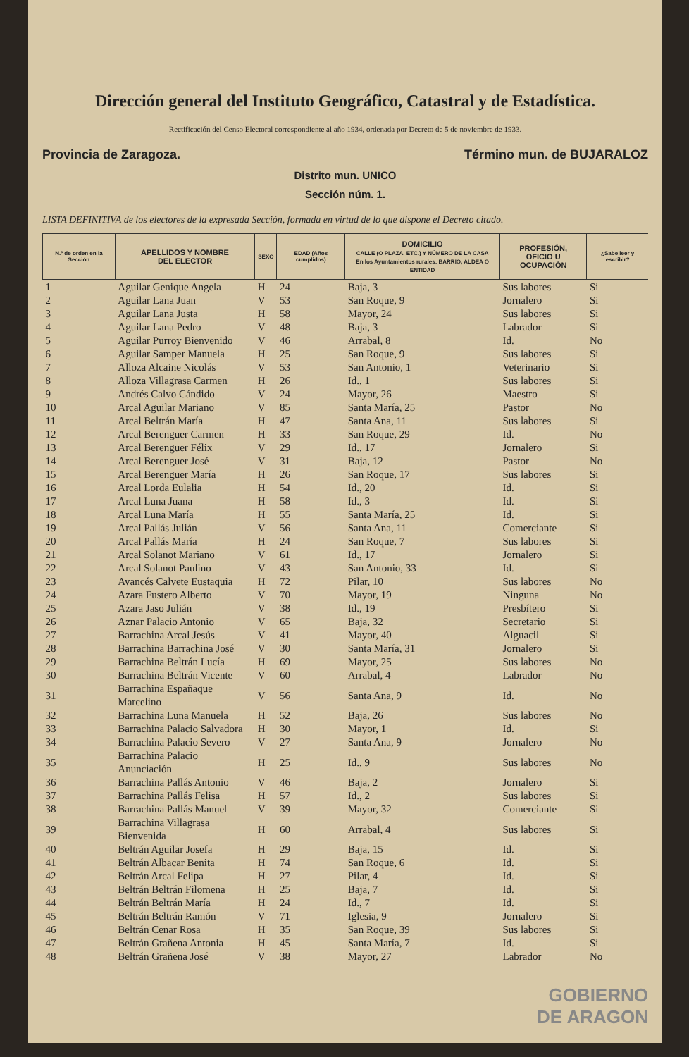Dirección general del Instituto Geográfico, Catastral y de Estadística.
Rectificación del Censo Electoral correspondiente al año 1934, ordenada por Decreto de 5 de noviembre de 1933.
Provincia de Zaragoza. Término mun. de BUJARALOZ
Distrito mun. UNICO
Sección núm. 1.
LISTA DEFINITIVA de los electores de la expresada Sección, formada en virtud de lo que dispone el Decreto citado.
| N.º de orden en la Sección | APELLIDOS Y NOMBRE DEL ELECTOR | SEXO | EDAD (Años cumplidos) | DOMICILIO CALLE (O PLAZA, ETC.) Y NÚMERO DE LA CASA En los Ayuntamientos rurales: BARRIO, ALDEA O ENTIDAD | PROFESIÓN, OFICIO U OCUPACIÓN | ¿Sabe leer y escribir? |
| --- | --- | --- | --- | --- | --- | --- |
| 1 | Aguilar Genique Angela | H | 24 | Baja, 3 | Sus labores | Si |
| 2 | Aguilar Lana Juan | V | 53 | San Roque, 9 | Jornalero | Si |
| 3 | Aguilar Lana Justa | H | 58 | Mayor, 24 | Sus labores | Si |
| 4 | Aguilar Lana Pedro | V | 48 | Baja, 3 | Labrador | Si |
| 5 | Aguilar Purroy Bienvenido | V | 46 | Arrabal, 8 | Id. | No |
| 6 | Aguilar Samper Manuela | H | 25 | San Roque, 9 | Sus labores | Si |
| 7 | Alloza Alcaine Nicolás | V | 53 | San Antonio, 1 | Veterinario | Si |
| 8 | Alloza Villagrasa Carmen | H | 26 | Id., 1 | Sus labores | Si |
| 9 | Andrés Calvo Cándido | V | 24 | Mayor, 26 | Maestro | Si |
| 10 | Arcal Aguilar Mariano | V | 85 | Santa María, 25 | Pastor | No |
| 11 | Arcal Beltrán María | H | 47 | Santa Ana, 11 | Sus labores | Si |
| 12 | Arcal Berenguer Carmen | H | 33 | San Roque, 29 | Id. | No |
| 13 | Arcal Berenguer Félix | V | 29 | Id., 17 | Jornalero | Si |
| 14 | Arcal Berenguer José | V | 31 | Baja, 12 | Pastor | No |
| 15 | Arcal Berenguer María | H | 26 | San Roque, 17 | Sus labores | Si |
| 16 | Arcal Lorda Eulalia | H | 54 | Id., 20 | Id. | Si |
| 17 | Arcal Luna Juana | H | 58 | Id., 3 | Id. | Si |
| 18 | Arcal Luna María | H | 55 | Santa María, 25 | Id. | Si |
| 19 | Arcal Pallás Julián | V | 56 | Santa Ana, 11 | Comerciante | Si |
| 20 | Arcal Pallás María | H | 24 | San Roque, 7 | Sus labores | Si |
| 21 | Arcal Solanot Mariano | V | 61 | Id., 17 | Jornalero | Si |
| 22 | Arcal Solanot Paulino | V | 43 | San Antonio, 33 | Id. | Si |
| 23 | Avancés Calvete Eustaquia | H | 72 | Pilar, 10 | Sus labores | No |
| 24 | Azara Fustero Alberto | V | 70 | Mayor, 19 | Ninguna | No |
| 25 | Azara Jaso Julián | V | 38 | Id., 19 | Presbítero | Si |
| 26 | Aznar Palacio Antonio | V | 65 | Baja, 32 | Secretario | Si |
| 27 | Barrachina Arcal Jesús | V | 41 | Mayor, 40 | Alguacil | Si |
| 28 | Barrachina Barrachina José | V | 30 | Santa María, 31 | Jornalero | Si |
| 29 | Barrachina Beltrán Lucía | H | 69 | Mayor, 25 | Sus labores | No |
| 30 | Barrachina Beltrán Vicente | V | 60 | Arrabal, 4 | Labrador | No |
| 31 | Barrachina Españaque Marcelino | V | 56 | Santa Ana, 9 | Id. | No |
| 32 | Barrachina Luna Manuela | H | 52 | Baja, 26 | Sus labores | No |
| 33 | Barrachina Palacio Salvadora | H | 30 | Mayor, 1 | Id. | Si |
| 34 | Barrachina Palacio Severo | V | 27 | Santa Ana, 9 | Jornalero | No |
| 35 | Barrachina Palacio Anunciación | H | 25 | Id., 9 | Sus labores | No |
| 36 | Barrachina Pallás Antonio | V | 46 | Baja, 2 | Jornalero | Si |
| 37 | Barrachina Pallás Felisa | H | 57 | Id., 2 | Sus labores | Si |
| 38 | Barrachina Pallás Manuel | V | 39 | Mayor, 32 | Comerciante | Si |
| 39 | Barrachina Villagrasa Bienvenida | H | 60 | Arrabal, 4 | Sus labores | Si |
| 40 | Beltrán Aguilar Josefa | H | 29 | Baja, 15 | Id. | Si |
| 41 | Beltrán Albacar Benita | H | 74 | San Roque, 6 | Id. | Si |
| 42 | Beltrán Arcal Felipa | H | 27 | Pilar, 4 | Id. | Si |
| 43 | Beltrán Beltrán Filomena | H | 25 | Baja, 7 | Id. | Si |
| 44 | Beltrán Beltrán María | H | 24 | Id., 7 | Id. | Si |
| 45 | Beltrán Beltrán Ramón | V | 71 | Iglesia, 9 | Jornalero | Si |
| 46 | Beltrán Cenar Rosa | H | 35 | San Roque, 39 | Sus labores | Si |
| 47 | Beltrán Grañena Antonia | H | 45 | Santa María, 7 | Id. | Si |
| 48 | Beltrán Grañena José | V | 38 | Mayor, 27 | Labrador | No |
GOBIERNO
DE ARAGON